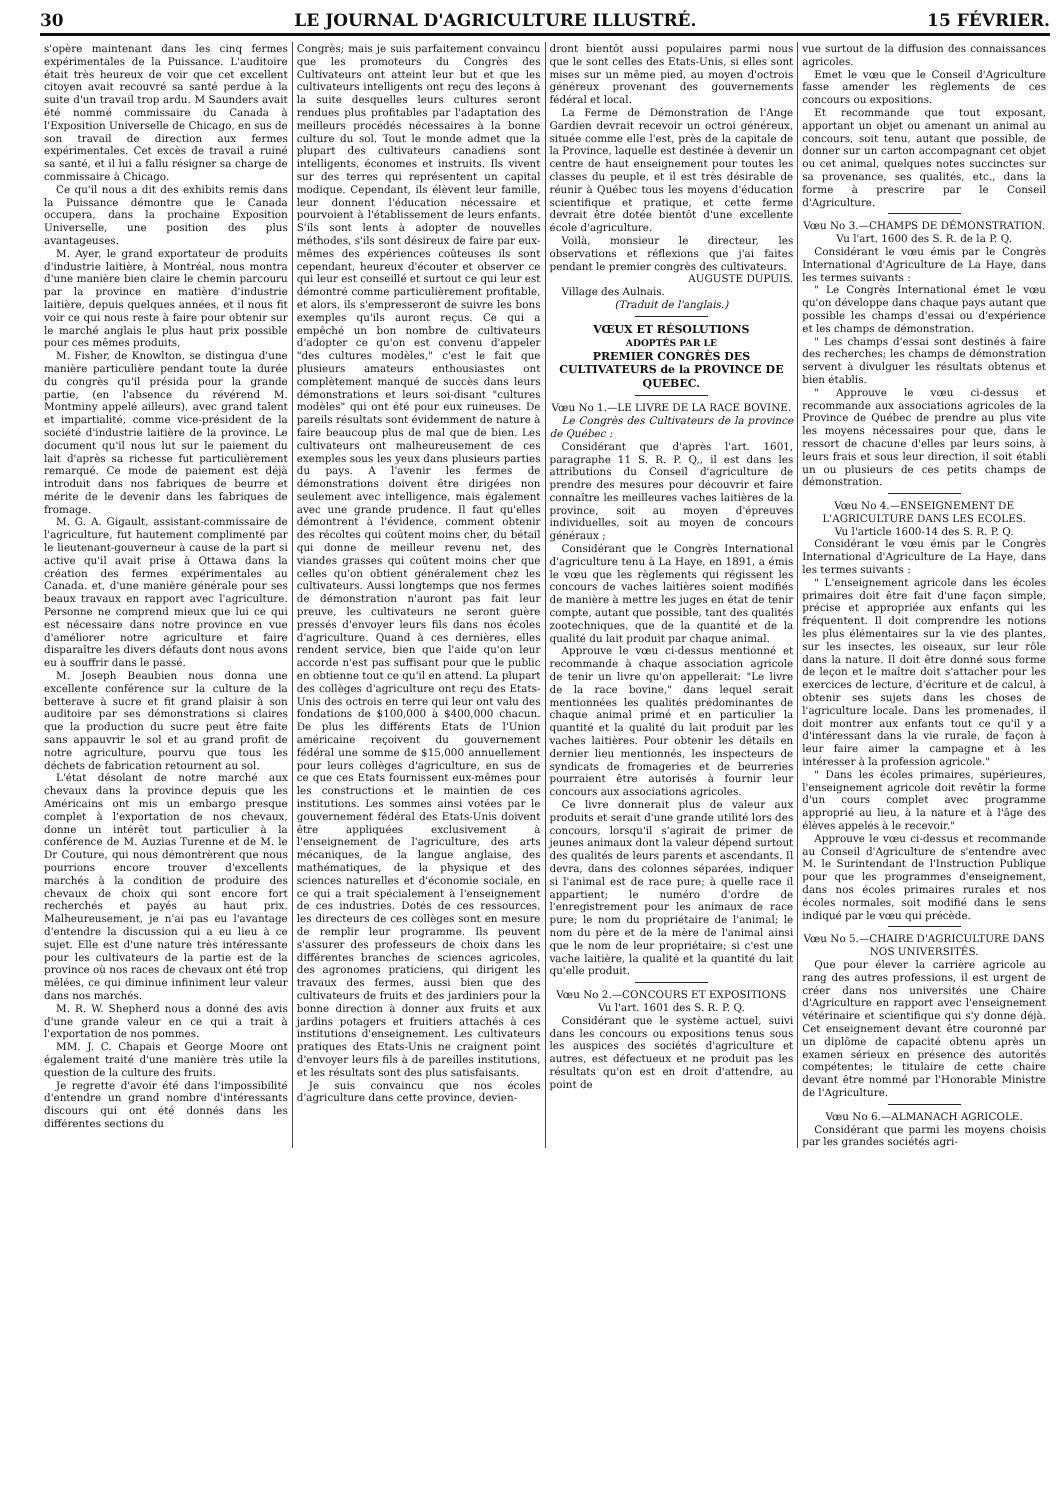30 LE JOURNAL D'AGRICULTURE ILLUSTRÉ. 15 FÉVRIER.
s'opère maintenant dans les cinq fermes expérimentales de la Puissance. L'auditoire était très heureux de voir que cet excellent citoyen avait recouvré sa santé perdue à la suite d'un travail trop ardu. M Saunders avait été nommé commissaire du Canada à l'Exposition Universelle de Chicago, en sus de son travail de direction aux fermes expérimentales. Cet excès de travail a ruiné sa santé, et il lui a fallu résigner sa charge de commissaire à Chicago.
Ce qu'il nous a dit des exhibits remis dans la Puissance démontre que le Canada occupera, dans la prochaine Exposition Universelle, une position des plus avantageuses.
M. Ayer, le grand exportateur de produits d'industrie laitière, à Montréal, nous montra d'une manière bien claire le chemin parcouru par la province en matière d'industrie laitière, depuis quelques années, et il nous fit voir ce qui nous reste à faire pour obtenir sur le marché anglais le plus haut prix possible pour ces mêmes produits,
M. Fisher, de Knowlton, se distingua d'une manière particulière pendant toute la durée du congrès qu'il présida pour la grande partie, (en l'absence du révérend M. Montminy appelé ailleurs), avec grand talent et impartialité, comme vice-président de la société d'industrie laitière de la province. Le document qu'il nous lut sur le paiement du lait d'après sa richesse fut particulièrement remarqué. Ce mode de paiement est déjà introduit dans nos fabriques de beurre et mérite de le devenir dans les fabriques de fromage.
M. G. A. Gigault, assistant-commissaire de l'agriculture, fut hautement complimenté par le lieutenant-gouverneur à cause de la part si active qu'il avait prise à Ottawa dans la création des fermes expérimentales au Canada. et, d'une manière générale pour ses beaux travaux en rapport avec l'agriculture. Personne ne comprend mieux que lui ce qui est nécessaire dans notre province en vue d'améliorer notre agriculture et faire disparaître les divers défauts dont nous avons eu à souffrir dans le passé.
M. Joseph Beaubien nous donna une excellente conférence sur la culture de la betterave à sucre et fit grand plaisir à son auditoire par ses démonstrations si claires que la production du sucre peut être faite sans appauvrir le sol et au grand profit de notre agriculture, pourvu que tous les déchets de fabrication retournent au sol.
L'état désolant de notre marché aux chevaux dans la province depuis que les Américains ont mis un embargo presque complet à l'exportation de nos chevaux, donne un intérêt tout particulier à la conférence de M. Auzias Turenne et de M. le Dr Couture, qui nous démontrèrent que nous pourrions encore trouver d'excellents marchés à la condition de produire des chevaux de choix qui sont encore fort recherchés et payés au haut prix. Malheureusement, je n'ai pas eu l'avantage d'entendre la discussion qui a eu lieu à ce sujet. Elle est d'une nature très intéressante pour les cultivateurs de la partie est de la province où nos races de chevaux ont été trop mêlées, ce qui diminue infiniment leur valeur dans nos marchés.
M. R. W. Shepherd nous a donné des avis d'une grande valeur en ce qui a trait à l'exportation de nos pommes.
MM. J. C. Chapais et George Moore ont également traité d'une manière très utile la question de la culture des fruits.
Je regrette d'avoir été dans l'impossibilité d'entendre un grand nombre d'intéressants discours qui ont été donnés dans les différentes sections du
Congrès; mais je suis parfaitement convaincu que les promoteurs du Congrès des Cultivateurs ont atteint leur but et que les cultivateurs intelligents ont reçu des leçons à la suite desquelles leurs cultures seront rendues plus profitables par l'adaptation des meilleurs procédés nécessaires à la bonne culture du sol. Tout le monde admet que la plupart des cultivateurs canadiens sont intelligents, économes et instruits. Ils vivent sur des terres qui représentent un capital modique. Cependant, ils élèvent leur famille, leur donnent l'éducation nécessaire et pourvoient à l'établissement de leurs enfants. S'ils sont lents à adopter de nouvelles méthodes, s'ils sont désireux de faire par eux-mêmes des expériences coûteuses ils sont cependant, heureux d'écouter et observer ce qui leur est conseillé et surtout ce qui leur est démontré comme particulièrement profitable, et alors, ils s'empresseront de suivre les bons exemples qu'ils auront reçus. Ce qui a empêché un bon nombre de cultivateurs d'adopter ce qu'on est convenu d'appeler "des cultures modèles," c'est le fait que plusieurs amateurs enthousiastes ont complètement manqué de succès dans leurs démonstrations et leurs soi-disant "cultures modèles" qui ont été pour eux ruineuses. De pareils résultats sont évidemment de nature à faire beaucoup plus de mal que de bien. Les cultivateurs ont malheureusement de ces exemples sous les yeux dans plusieurs parties du pays. A l'avenir les fermes de démonstrations doivent être dirigées non seulement avec intelligence, mais également avec une grande prudence. Il faut qu'elles démontrent à l'évidence, comment obtenir des récoltes qui coûtent moins cher, du bétail qui donne de meilleur revenu net, des viandes grasses qui coûtent moins cher que celles qu'on obtient généralement chez les cultivateurs. Aussi longtemps que nos fermes de démonstration n'auront pas fait leur preuve, les cultivateurs ne seront guère pressés d'envoyer leurs fils dans nos écoles d'agriculture. Quand à ces dernières, elles rendent service, bien que l'aide qu'on leur accorde n'est pas suffisant pour que le public en obtienne tout ce qu'il en attend. La plupart des collèges d'agriculture ont reçu des Etats-Unis des octrois en terre qui leur ont valu des fondations de $100,000 à $400,000 chacun. De plus les différents Etats de l'Union américaine reçoivent du gouvernement fédéral une somme de $15,000 annuellement pour leurs collèges d'agriculture, en sus de ce que ces Etats fournissent eux-mêmes pour les constructions et le maintien de ces institutions. Les sommes ainsi votées par le gouvernement fédéral des Etats-Unis doivent être appliquées exclusivement à l'enseignement de l'agriculture, des arts mécaniques, de la langue anglaise, des mathématiques, de la physique et des sciences naturelles et d'économie sociale, en ce qui a trait spécialement à l'enseignement de ces industries. Dotés de ces ressources, les directeurs de ces collèges sont en mesure de remplir leur programme. Ils peuvent s'assurer des professeurs de choix dans les différentes branches de sciences agricoles, des agronomes praticiens, qui dirigent les travaux des fermes, aussi bien que des cultivateurs de fruits et des jardiniers pour la bonne direction à donner aux fruits et aux jardins potagers et fruitiers attachés à ces institutions d'enseignement. Les cultivateurs pratiques des Etats-Unis ne craignent point d'envoyer leurs fils à de pareilles institutions, et les résultats sont des plus satisfaisants.
Je suis convaincu que nos écoles d'agriculture dans cette province, devien-
dront bientôt aussi populaires parmi nous que le sont celles des Etats-Unis, si elles sont mises sur un même pied, au moyen d'octrois généreux provenant des gouvernements fédéral et local.
La Ferme de Démonstration de l'Ange Gardien devrait recevoir un octroi généreux, située comme elle l'est, près de la capitale de la Province, laquelle est destinée à devenir un centre de haut enseignement pour toutes les classes du peuple, et il est très désirable de réunir à Québec tous les moyens d'éducation scientifique et pratique, et cette ferme devrait être dotée bientôt d'une excellente école d'agriculture.
Voilà, monsieur le directeur, les observations et réflexions que j'ai faites pendant le premier congrès des cultivateurs.
AUGUSTE DUPUIS.
Village des Aulnais.
(Traduit de l'anglais.)
VŒUX ET RÉSOLUTIONS
ADOPTÉS PAR LE
PREMIER CONGRÈS DES CULTIVATEURS de la PROVINCE DE QUEBEC.
Vœu No 1.—LE LIVRE DE LA RACE BOVINE.
Le Congrès des Cultivateurs de la province de Québec :
Considérant que d'après l'art. 1601, paragraphe 11 S. R. P. Q,, il est dans les attributions du Conseil d'agriculture de prendre des mesures pour découvrir et faire connaître les meilleures vaches laitières de la province, soit au moyen d'épreuves individuelles, soit au moyen de concours généraux ;
Considérant que le Congrès International d'agriculture tenu à La Haye, en 1891, a émis le vœu que les règlements qui régissent les concours de vaches laitières soient modifiés de manière à mettre les juges en état de tenir compte, autant que possible, tant des qualités zootechniques, que de la quantité et de la qualité du lait produit par chaque animal.
Approuve le vœu ci-dessus mentionné et recommande à chaque association agricole de tenir un livre qu'on appellerait: "Le livre de la race bovine," dans lequel serait mentionnées les qualités prédominantes de chaque animal primé et en particulier la quantité et la qualité du lait produit par les vaches laitières. Pour obtenir les détails en dernier lieu mentionnés, les inspecteurs de syndicats de fromageries et de beurreries pourraient être autorisés à fournir leur concours aux associations agricoles.
Ce livre donnerait plus de valeur aux produits et serait d'une grande utilité lors des concours, lorsqu'il s'agirait de primer de jeunes animaux dont la valeur dépend surtout des qualités de leurs parents et ascendants. Il devra, dans des colonnes séparées, indiquer si l'animal est de race pure; à quelle race il appartient; le numéro d'ordre de l'enregistrement pour les animaux de race pure; le nom du propriétaire de l'animal; le nom du père et de la mère de l'animal ainsi que le nom de leur propriétaire; si c'est une vache laitière, la qualité et la quantité du lait qu'elle produit.
Vœu No 2.—CONCOURS ET EXPOSITIONS
Vu l'art. 1601 des S. R. P. Q.
Considérant que le système actuel, suivi dans les concours ou expositions tenus sous les auspices des sociétés d'agriculture et autres, est défectueux et ne produit pas les résultats qu'on est en droit d'attendre, au point de
vue surtout de la diffusion des connaissances agricoles.
Emet le vœu que le Conseil d'Agriculture fasse amender les règlements de ces concours ou expositions.
Et recommande que tout exposant, apportant un objet ou amenant un animal au concours, soit tenu, autant que possible, de donner sur un carton accompagnant cet objet ou cet animal, quelques notes succinctes sur sa provenance, ses qualités, etc., dans la forme à prescrire par le Conseil d'Agriculture.
Vœu No 3.—CHAMPS DE DÉMONSTRATION.
Vu l'art. 1600 des S. R. de la P. Q.
Considérant le vœu émis par le Congrès International d'Agriculture de La Haye, dans les termes suivants :
" Le Congrès International émet le vœu qu'on développe dans chaque pays autant que possible les champs d'essai ou d'expérience et les champs de démonstration.
" Les champs d'essai sont destinés à faire des recherches; les champs de démonstration servent à divulguer les résultats obtenus et bien établis.
" Approuve le vœu ci-dessus et recommande aux associations agricoles de la Province de Québec de prendre au plus vite les moyens nécessaires pour que, dans le ressort de chacune d'elles par leurs soins, à leurs frais et sous leur direction, il soit établi un ou plusieurs de ces petits champs de démonstration.
Vœu No 4.—ENSEIGNEMENT DE L'AGRICULTURE DANS LES ECOLES.
Vu l'article 1600-14 des S. R. P. Q.
Considérant le vœu émis par le Congrès International d'Agriculture de La Haye, dans les termes suivants :
" L'enseignement agricole dans les écoles primaires doit être fait d'une façon simple, précise et appropriée aux enfants qui les fréquentent. Il doit comprendre les notions les plus élémentaires sur la vie des plantes, sur les insectes, les oiseaux, sur leur rôle dans la nature. Il doit être donné sous forme de leçon et le maître doit s'attacher pour les exercices de lecture, d'écriture et de calcul, à obtenir ses sujets dans les choses de l'agriculture locale. Dans les promenades, il doit montrer aux enfants tout ce qu'il y a d'intéressant dans la vie rurale, de façon à leur faire aimer la campagne et à les intéresser à la profession agricole."
" Dans les écoles primaires, supérieures, l'enseignement agricole doit revêtir la forme d'un cours complet avec programme approprié au lieu, à la nature et à l'âge des élèves appelés à le recevoir."
Approuve le vœu ci-dessus et recommande au Conseil d'Agriculture de s'entendre avec M. le Surintendant de l'Instruction Publique pour que les programmes d'enseignement, dans nos écoles primaires rurales et nos écoles normales, soit modifié dans le sens indiqué par le vœu qui précède.
Vœu No 5.—CHAIRE D'AGRICULTURE DANS NOS UNIVERSITÉS.
Que pour élever la carrière agricole au rang des autres professions, il est urgent de créer dans nos universités une Chaire d'Agriculture en rapport avec l'enseignement vétérinaire et scientifique qui s'y donne déjà. Cet enseignement devant être couronné par un diplôme de capacité obtenu après un examen sérieux en présence des autorités compétentes; le titulaire de cette chaire devant être nommé par l'Honorable Ministre de l'Agriculture.
Vœu No 6.—ALMANACH AGRICOLE.
Considérant que parmi les moyens choisis par les grandes sociétés agri-